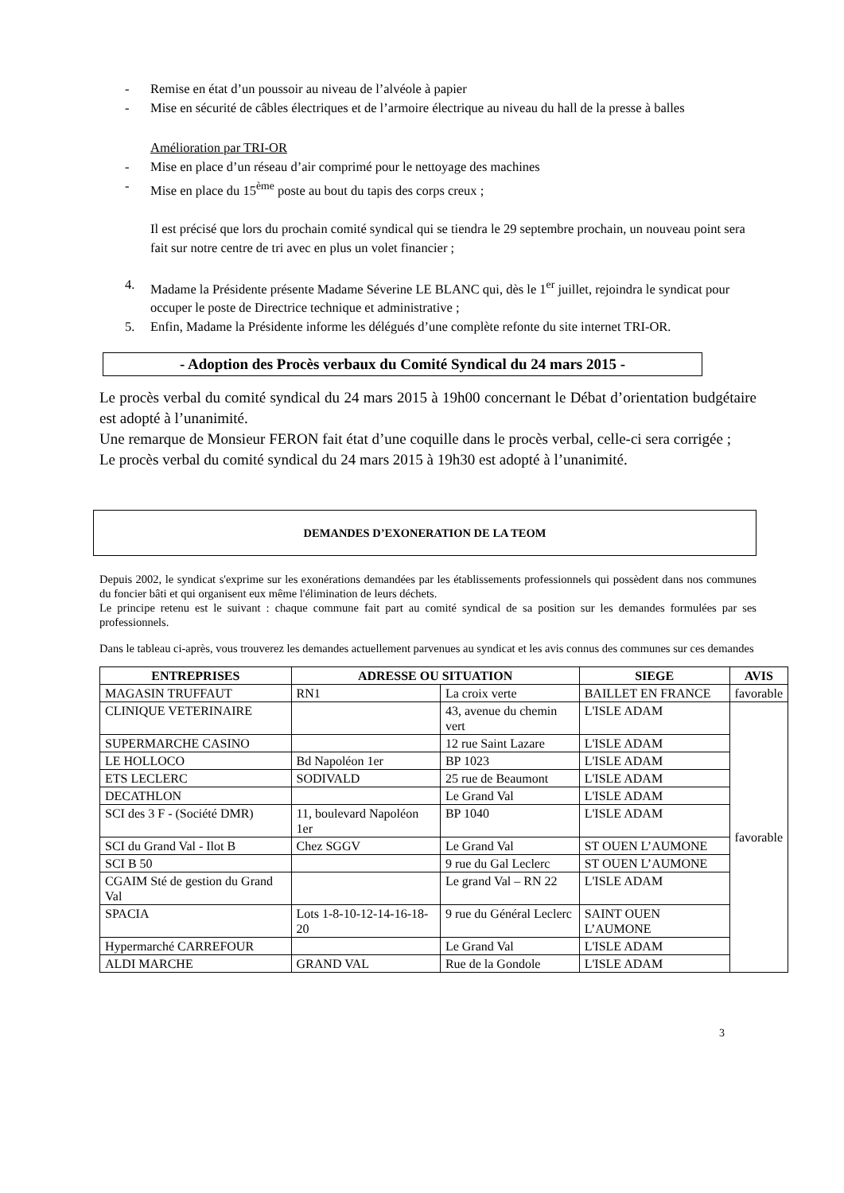- Remise en état d’un poussoir au niveau de l’alvéole à papier
- Mise en sécurité de câbles électriques et de l’armoire électrique au niveau du hall de la presse à balles
Amélioration par TRI-OR
- Mise en place d’un réseau d’air comprimé pour le nettoyage des machines
- Mise en place du 15<sup>ème</sup> poste au bout du tapis des corps creux ;
Il est précisé que lors du prochain comité syndical qui se tiendra le 29 septembre prochain, un nouveau point sera fait sur notre centre de tri avec en plus un volet financier ;
4. Madame la Présidente présente Madame Séverine LE BLANC qui, dès le 1<sup>er</sup> juillet, rejoindra le syndicat pour occuper le poste de Directrice technique et administrative ;
5. Enfin, Madame la Présidente informe les délégués d’une complète refonte du site internet TRI-OR.
- Adoption des Procès verbaux du Comité Syndical du 24 mars 2015 -
Le procès verbal du comité syndical du 24 mars 2015 à 19h00 concernant le Débat d’orientation budgétaire est adopté à l’unanimité.
Une remarque de Monsieur FERON fait état d’une coquille dans le procès verbal, celle-ci sera corrigée ;
Le procès verbal du comité syndical du 24 mars 2015 à 19h30 est adopté à l’unanimité.
DEMANDES D’EXONERATION DE LA TEOM
Depuis 2002, le syndicat s'exprime sur les exonérations demandées par les établissements professionnels qui possèdent dans nos communes du foncier bâti et qui organisent eux même l'élimination de leurs déchets.
Le principe retenu est le suivant : chaque commune fait part au comité syndical de sa position sur les demandes formulées par ses professionnels.
Dans le tableau ci-après, vous trouverez les demandes actuellement parvenues au syndicat et les avis connus des communes sur ces demandes
| ENTREPRISES | ADRESSE OU SITUATION | | SIEGE | AVIS |
| --- | --- | --- | --- | --- |
| MAGASIN TRUFFAUT | RN1 | La croix verte | BAILLET EN FRANCE | favorable |
| CLINIQUE VETERINAIRE | | 43, avenue du chemin vert | L'ISLE ADAM | favorable |
| SUPERMARCHE CASINO | | 12 rue Saint Lazare | L'ISLE ADAM | |
| LE HOLLOCO | Bd Napoléon 1er | BP 1023 | L'ISLE ADAM | |
| ETS LECLERC | SODIVALD | 25 rue de Beaumont | L'ISLE ADAM | |
| DECATHLON | | Le Grand Val | L'ISLE ADAM | |
| SCI des 3 F - (Société DMR) | 11, boulevard Napoléon 1er | BP 1040 | L'ISLE ADAM | |
| SCI du Grand Val - Ilot B | Chez SGGV | Le Grand Val | ST OUEN L’AUMONE | |
| SCI B 50 | | 9 rue du Gal Leclerc | ST OUEN L’AUMONE | |
| CGAIM Sté de gestion du Grand Val | | Le grand Val – RN 22 | L'ISLE ADAM | |
| SPACIA | Lots 1-8-10-12-14-16-18-20 | 9 rue du Général Leclerc | SAINT OUEN L’AUMONE | |
| Hypermarché CARREFOUR | | Le Grand Val | L'ISLE ADAM | |
| ALDI MARCHE | GRAND VAL | Rue de la Gondole | L'ISLE ADAM | |
3